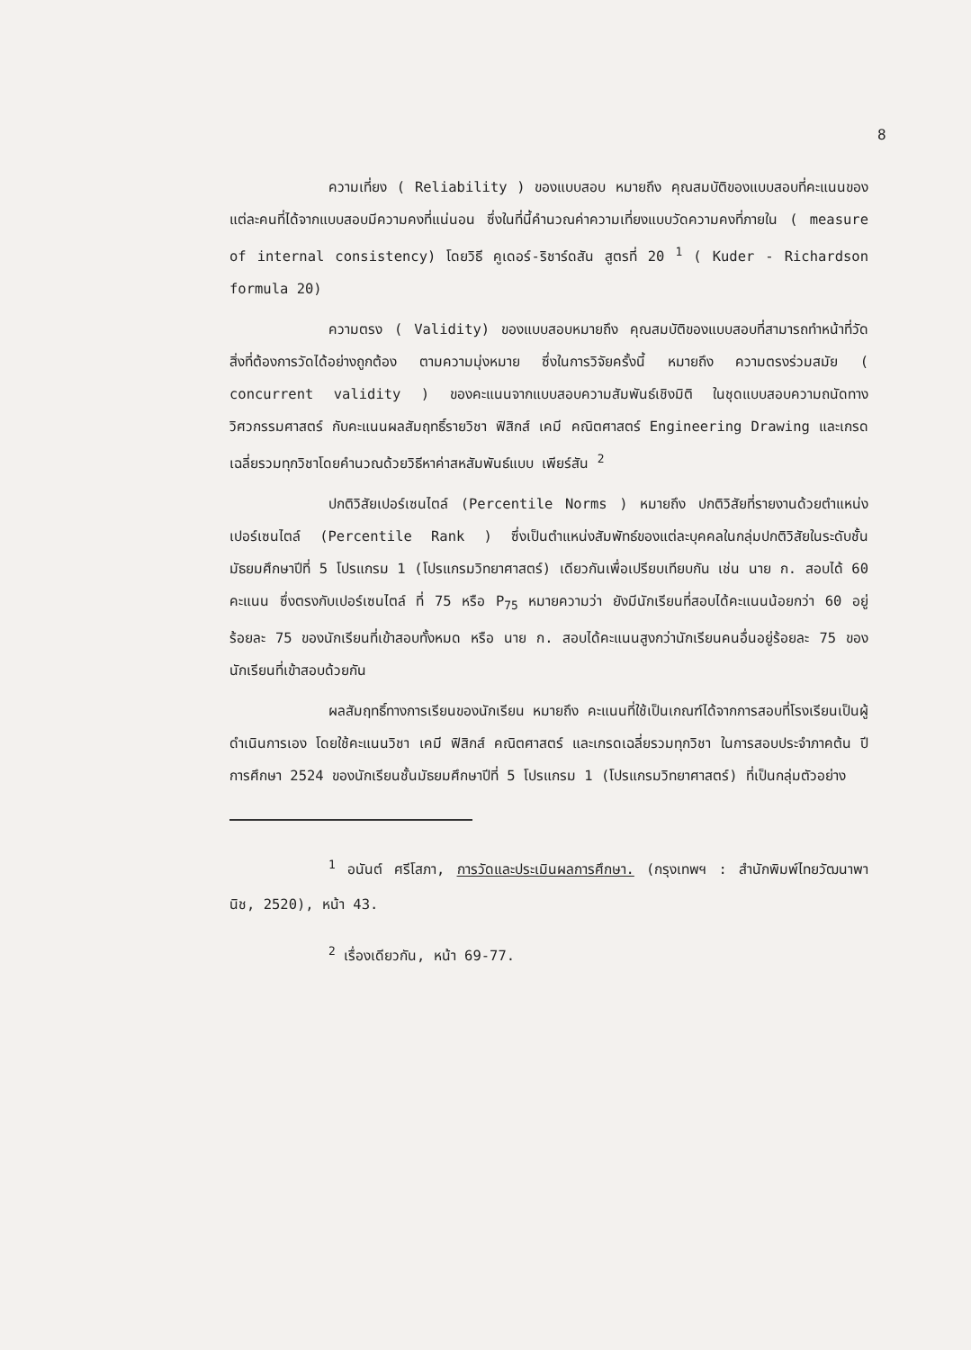8
ความเที่ยง ( Reliability ) ของแบบสอบ หมายถึง คุณสมบัติของแบบสอบที่คะแนนของแต่ละคนที่ได้จากแบบสอบมีความคงที่แน่นอน ซึ่งในที่นี้คำนวณค่าความเที่ยงแบบวัดความคงที่ภายใน ( measure of internal consistency) โดยวิธี คูเดอร์-ริชาร์ดสัน สูตรที่ 20 <sup>1</sup> ( Kuder - Richardson formula 20)
ความตรง ( Validity) ของแบบสอบหมายถึง คุณสมบัติของแบบสอบที่สามารถทำหน้าที่วัดสิ่งที่ต้องการวัดได้อย่างถูกต้อง ตามความมุ่งหมาย ซึ่งในการวิจัยครั้งนี้ หมายถึง ความตรงร่วมสมัย ( concurrent validity ) ของคะแนนจากแบบสอบความสัมพันธ์เชิงมิติ ในชุดแบบสอบความถนัดทางวิศวกรรมศาสตร์ กับคะแนนผลสัมฤทธิ์รายวิชา ฟิสิกส์ เคมี คณิตศาสตร์ Engineering Drawing และเกรดเฉลี่ยรวมทุกวิชาโดยคำนวณด้วยวิธีหาค่าสหสัมพันธ์แบบ เพียร์สัน <sup>2</sup>
ปกติวิสัยเปอร์เซนไตล์ (Percentile Norms ) หมายถึง ปกติวิสัยที่รายงานด้วยตำแหน่งเปอร์เซนไตล์ (Percentile Rank ) ซึ่งเป็นตำแหน่งสัมพัทธ์ของแต่ละบุคคลในกลุ่มปกติวิสัยในระดับชั้นมัธยมศึกษาปีที่ 5 โปรแกรม 1 (โปรแกรมวิทยาศาสตร์) เดียวกันเพื่อเปรียบเทียบกัน เช่น นาย ก. สอบได้ 60 คะแนน ซึ่งตรงกับเปอร์เซนไตล์ ที่ 75 หรือ P<sub>75</sub> หมายความว่า ยังมีนักเรียนที่สอบได้คะแนนน้อยกว่า 60 อยู่ร้อยละ 75 ของนักเรียนที่เข้าสอบทั้งหมด หรือ นาย ก. สอบได้คะแนนสูงกว่านักเรียนคนอื่นอยู่ร้อยละ 75 ของนักเรียนที่เข้าสอบด้วยกัน
ผลสัมฤทธิ์ทางการเรียนของนักเรียน หมายถึง คะแนนที่ใช้เป็นเกณฑ์ได้จากการสอบที่โรงเรียนเป็นผู้ดำเนินการเอง โดยใช้คะแนนวิชา เคมี ฟิสิกส์ คณิตศาสตร์ และเกรดเฉลี่ยรวมทุกวิชา ในการสอบประจำภาคต้น ปีการศึกษา 2524 ของนักเรียนชั้นมัธยมศึกษาปีที่ 5 โปรแกรม 1 (โปรแกรมวิทยาศาสตร์) ที่เป็นกลุ่มตัวอย่าง
<sup>1</sup> อนันต์ ศรีโสภา, การวัดและประเมินผลการศึกษา. (กรุงเทพฯ : สำนักพิมพ์ไทยวัฒนาพานิช, 2520), หน้า 43.
<sup>2</sup> เรื่องเดียวกัน, หน้า 69-77.